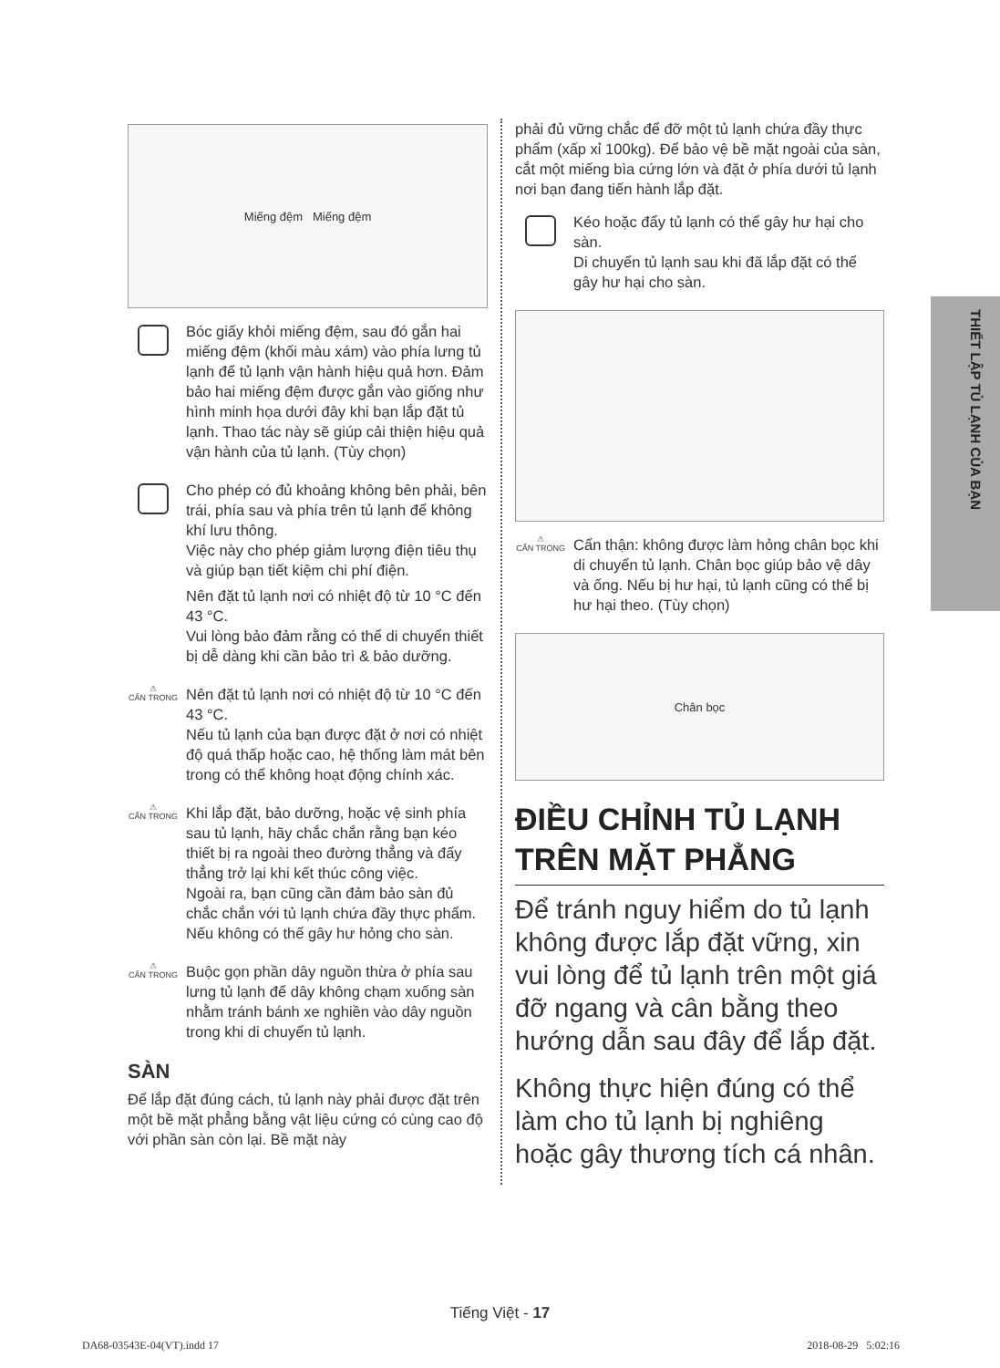THIẾT LẬP TỦ LẠNH CỦA BẠN
Miếng đệm Miếng đệm
Bóc giấy khỏi miếng đệm, sau đó gắn hai miếng đệm (khối màu xám) vào phía lưng tủ lạnh để tủ lạnh vận hành hiệu quả hơn. Đảm bảo hai miếng đệm được gắn vào giống như hình minh họa dưới đây khi bạn lắp đặt tủ lạnh. Thao tác này sẽ giúp cải thiện hiệu quả vận hành của tủ lạnh. (Tùy chọn)
Cho phép có đủ khoảng không bên phải, bên trái, phía sau và phía trên tủ lạnh để không khí lưu thông.
Việc này cho phép giảm lượng điện tiêu thụ và giúp bạn tiết kiệm chi phí điện.
Nên đặt tủ lạnh nơi có nhiệt độ từ 10 °C đến 43 °C.
Vui lòng bảo đảm rằng có thể di chuyển thiết bị dễ dàng khi cần bảo trì & bảo dưỡng.
⚠
CẨN TRỌNG
Nên đặt tủ lạnh nơi có nhiệt độ từ 10 °C đến 43 °C.
Nếu tủ lạnh của bạn được đặt ở nơi có nhiệt độ quá thấp hoặc cao, hệ thống làm mát bên trong có thể không hoạt động chính xác.
⚠
CẨN TRỌNG
Khi lắp đặt, bảo dưỡng, hoặc vệ sinh phía sau tủ lạnh, hãy chắc chắn rằng bạn kéo thiết bị ra ngoài theo đường thẳng và đẩy thẳng trở lại khi kết thúc công việc.
Ngoài ra, bạn cũng cần đảm bảo sàn đủ chắc chắn với tủ lạnh chứa đầy thực phẩm.
Nếu không có thể gây hư hỏng cho sàn.
⚠
CẨN TRỌNG
Buộc gọn phần dây nguồn thừa ở phía sau lưng tủ lạnh để dây không chạm xuống sàn nhằm tránh bánh xe nghiền vào dây nguồn trong khi di chuyển tủ lạnh.
SÀN
Để lắp đặt đúng cách, tủ lạnh này phải được đặt trên một bề mặt phẳng bằng vật liệu cứng có cùng cao độ với phần sàn còn lại. Bề mặt này
phải đủ vững chắc để đỡ một tủ lạnh chứa đầy thực phẩm (xấp xỉ 100kg). Để bảo vệ bề mặt ngoài của sàn, cắt một miếng bìa cứng lớn và đặt ở phía dưới tủ lạnh nơi bạn đang tiến hành lắp đặt.
Kéo hoặc đẩy tủ lạnh có thể gây hư hại cho sàn.
Di chuyển tủ lạnh sau khi đã lắp đặt có thể gây hư hại cho sàn.
⚠
CẨN TRỌNG
Cẩn thận: không được làm hỏng chân bọc khi di chuyển tủ lạnh. Chân bọc giúp bảo vệ dây và ống. Nếu bị hư hại, tủ lạnh cũng có thể bị hư hại theo. (Tùy chọn)
Chân bọc
ĐIỀU CHỈNH TỦ LẠNH TRÊN MẶT PHẲNG
Để tránh nguy hiểm do tủ lạnh không được lắp đặt vững, xin vui lòng để tủ lạnh trên một giá đỡ ngang và cân bằng theo hướng dẫn sau đây để lắp đặt.
Không thực hiện đúng có thể làm cho tủ lạnh bị nghiêng hoặc gây thương tích cá nhân.
Tiếng Việt - 17
DA68-03543E-04(VT).indd 17 2018-08-29 5:02:16